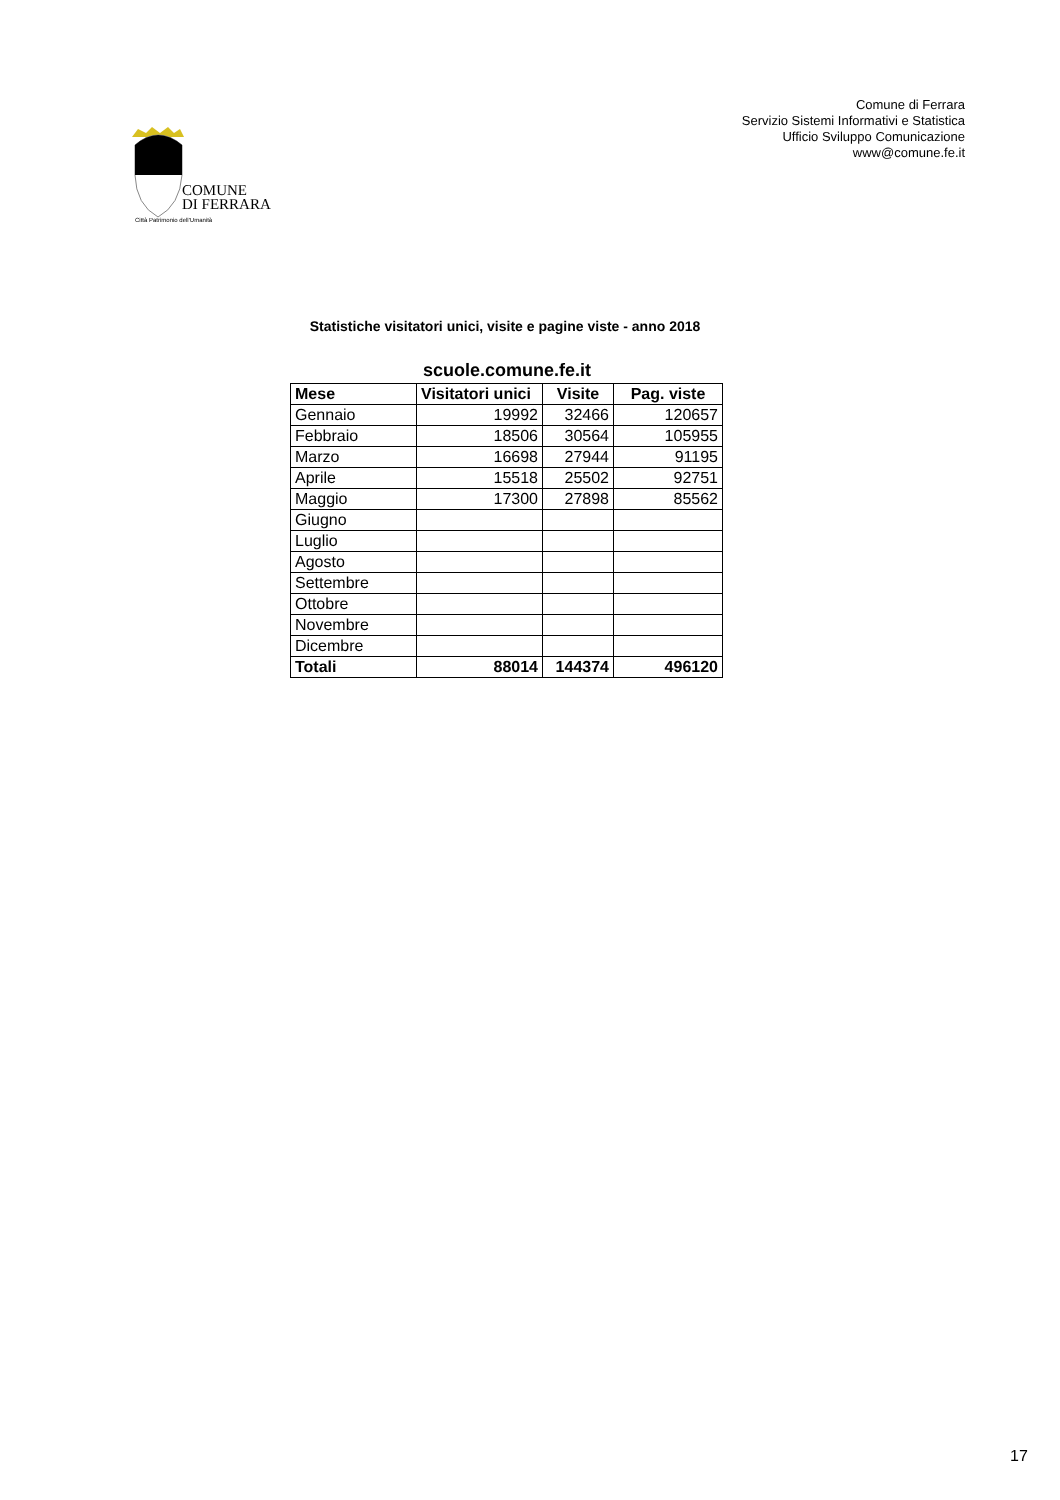Comune di Ferrara
Servizio Sistemi Informativi e Statistica
Ufficio Sviluppo Comunicazione
www@comune.fe.it
COMUNE
DI FERRARA
Città Patrimonio dell'Umanità
Statistiche visitatori unici, visite e pagine viste - anno 2018
scuole.comune.fe.it
| Mese | Visitatori unici | Visite | Pag. viste |
| --- | --- | --- | --- |
| Gennaio | 19992 | 32466 | 120657 |
| Febbraio | 18506 | 30564 | 105955 |
| Marzo | 16698 | 27944 | 91195 |
| Aprile | 15518 | 25502 | 92751 |
| Maggio | 17300 | 27898 | 85562 |
| Giugno | | | |
| Luglio | | | |
| Agosto | | | |
| Settembre | | | |
| Ottobre | | | |
| Novembre | | | |
| Dicembre | | | |
| Totali | 88014 | 144374 | 496120 |
17